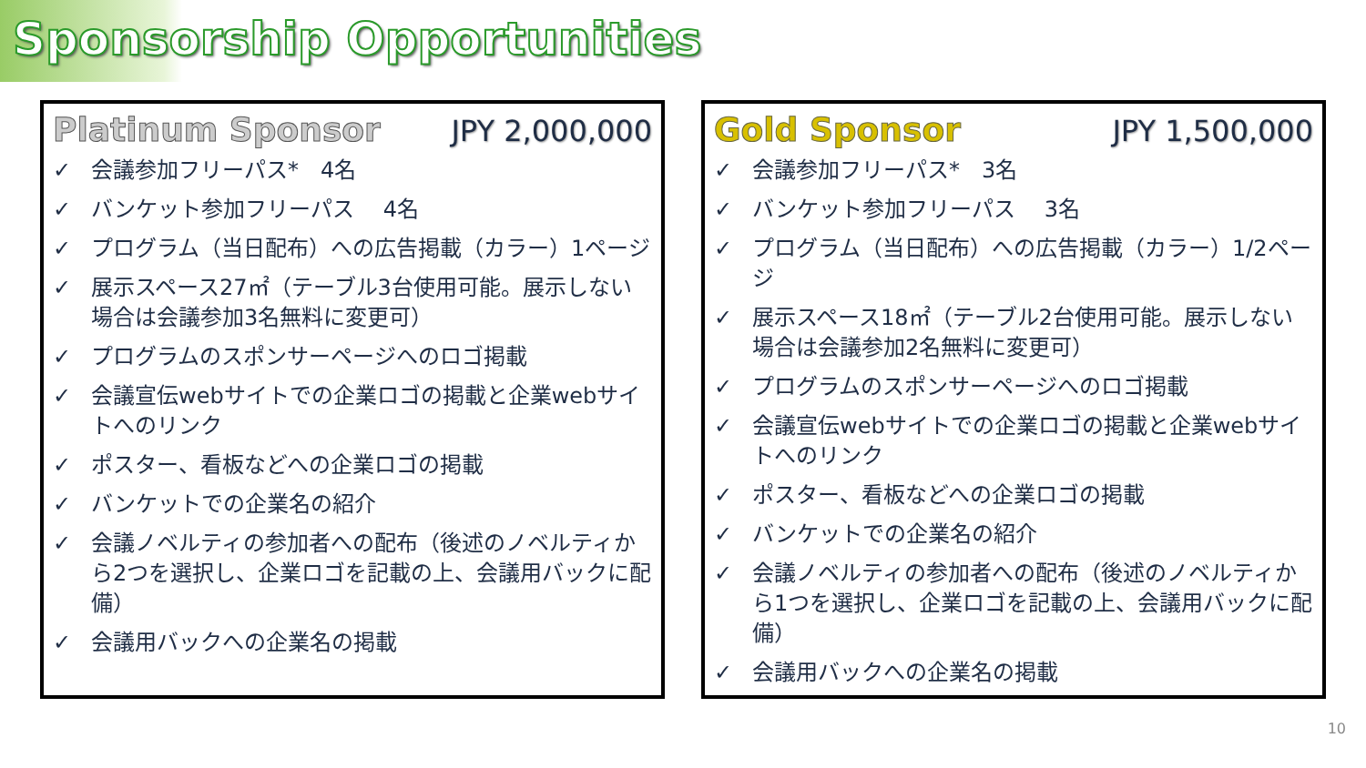Sponsorship Opportunities
Platinum Sponsor JPY 2,000,000
✓ 会議参加フリーパス*　4名
✓ バンケット参加フリーパス　 4名
✓ プログラム（当日配布）への広告掲載（カラー）1ページ
✓ 展示スペース27㎡（テーブル3台使用可能。展示しない場合は会議参加3名無料に変更可）
✓ プログラムのスポンサーページへのロゴ掲載
✓ 会議宣伝webサイトでの企業ロゴの掲載と企業webサイトへのリンク
✓ ポスター、看板などへの企業ロゴの掲載
✓ バンケットでの企業名の紹介
✓ 会議ノベルティの参加者への配布（後述のノベルティから2つを選択し、企業ロゴを記載の上、会議用バックに配備）
✓ 会議用バックへの企業名の掲載
Gold Sponsor JPY 1,500,000
✓ 会議参加フリーパス*　3名
✓ バンケット参加フリーパス　 3名
✓ プログラム（当日配布）への広告掲載（カラー）1/2ページ
✓ 展示スペース18㎡（テーブル2台使用可能。展示しない場合は会議参加2名無料に変更可）
✓ プログラムのスポンサーページへのロゴ掲載
✓ 会議宣伝webサイトでの企業ロゴの掲載と企業webサイトへのリンク
✓ ポスター、看板などへの企業ロゴの掲載
✓ バンケットでの企業名の紹介
✓ 会議ノベルティの参加者への配布（後述のノベルティから1つを選択し、企業ロゴを記載の上、会議用バックに配備）
✓ 会議用バックへの企業名の掲載
10